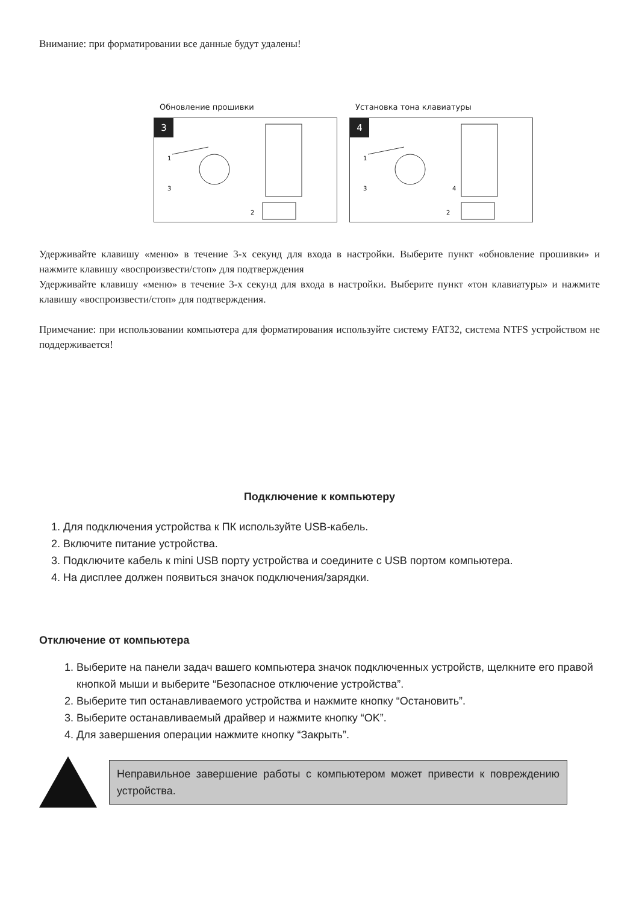Внимание: при форматировании все данные будут удалены!
Обновление прошивки
3
1
3
2
Установка тона клавиатуры
4
1
3
4
2
Удерживайте клавишу «меню» в течение 3-х секунд для входа в настройки. Выберите пункт «обновление прошивки» и нажмите клавишу «воспроизвести/стоп» для подтверждения
Удерживайте клавишу «меню» в течение 3-х секунд для входа в настройки. Выберите пункт «тон клавиатуры» и нажмите клавишу «воспроизвести/стоп» для подтверждения.
Примечание: при использовании компьютера для форматирования используйте систему FAT32, система NTFS устройством не поддерживается!
Подключение к компьютеру
1. Для подключения устройства к ПК используйте USB-кабель.
2. Включите питание устройства.
3. Подключите кабель к mini USB порту устройства и соедините с USB портом компьютера.
4. На дисплее должен появиться значок подключения/зарядки.
Отключение от компьютера
1. Выберите на панели задач вашего компьютера значок подключенных устройств, щелкните его правой кнопкой мыши и выберите “Безопасное отключение устройства”.
2. Выберите тип останавливаемого устройства и нажмите кнопку “Остановить”.
3. Выберите останавливаемый драйвер и нажмите кнопку “OK”.
4. Для завершения операции нажмите кнопку “Закрыть”.
Неправильное завершение работы с компьютером может привести к повреждению устройства.